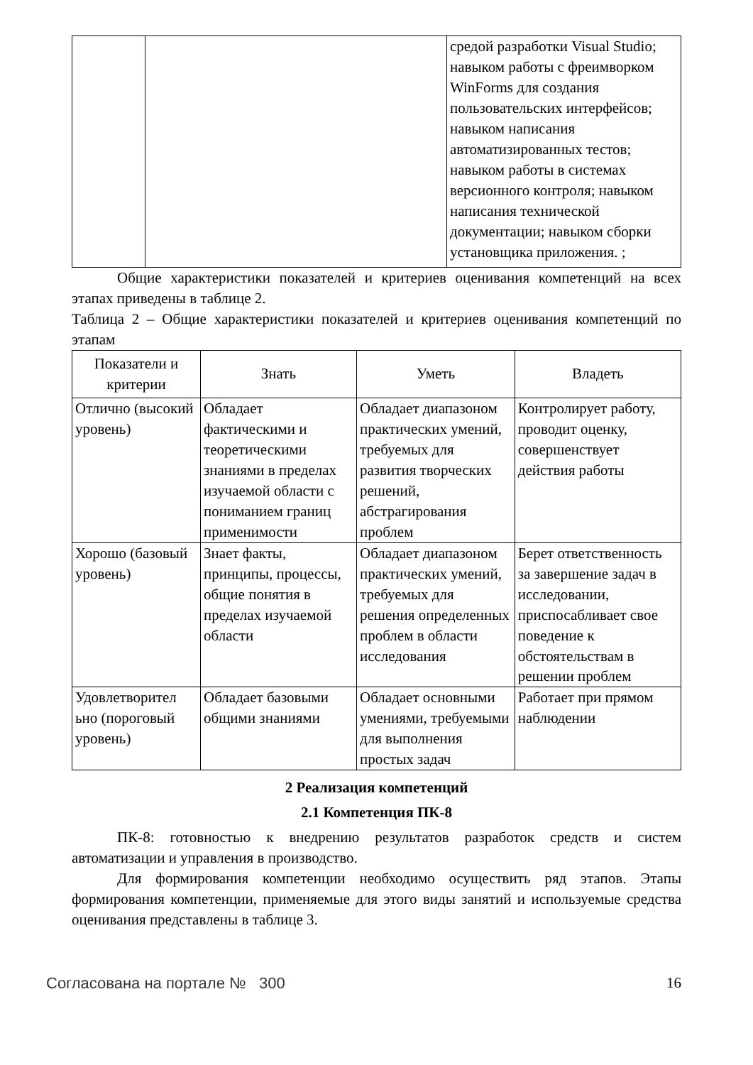| | | средой разработки Visual Studio; навыком работы с фреимворком WinForms для создания пользовательских интерфейсов; навыком написания автоматизированных тестов; навыком работы в системах версионного контроля; навыком написания технической документации; навыком сборки установщика приложения. ; |
Общие характеристики показателей и критериев оценивания компетенций на всех этапах приведены в таблице 2.
Таблица 2 – Общие характеристики показателей и критериев оценивания компетенций по этапам
| Показатели и критерии | Знать | Уметь | Владеть |
| --- | --- | --- | --- |
| Отлично (высокий уровень) | Обладает фактическими и теоретическими знаниями в пределах изучаемой области с пониманием границ применимости | Обладает диапазоном практических умений, требуемых для развития творческих решений, абстрагирования проблем | Контролирует работу, проводит оценку, совершенствует действия работы |
| Хорошо (базовый уровень) | Знает факты, принципы, процессы, общие понятия в пределах изучаемой области | Обладает диапазоном практических умений, требуемых для решения определенных проблем в области исследования | Берет ответственность за завершение задач в исследовании, приспосабливает свое поведение к обстоятельствам в решении проблем |
| Удовлетворител ьно (пороговый уровень) | Обладает базовыми общими знаниями | Обладает основными умениями, требуемыми для выполнения простых задач | Работает при прямом наблюдении |
2 Реализация компетенций
2.1 Компетенция ПК-8
ПК-8: готовностью к внедрению результатов разработок средств и систем автоматизации и управления в производство.
Для формирования компетенции необходимо осуществить ряд этапов. Этапы формирования компетенции, применяемые для этого виды занятий и используемые средства оценивания представлены в таблице 3.
Согласована на портале № 300 16